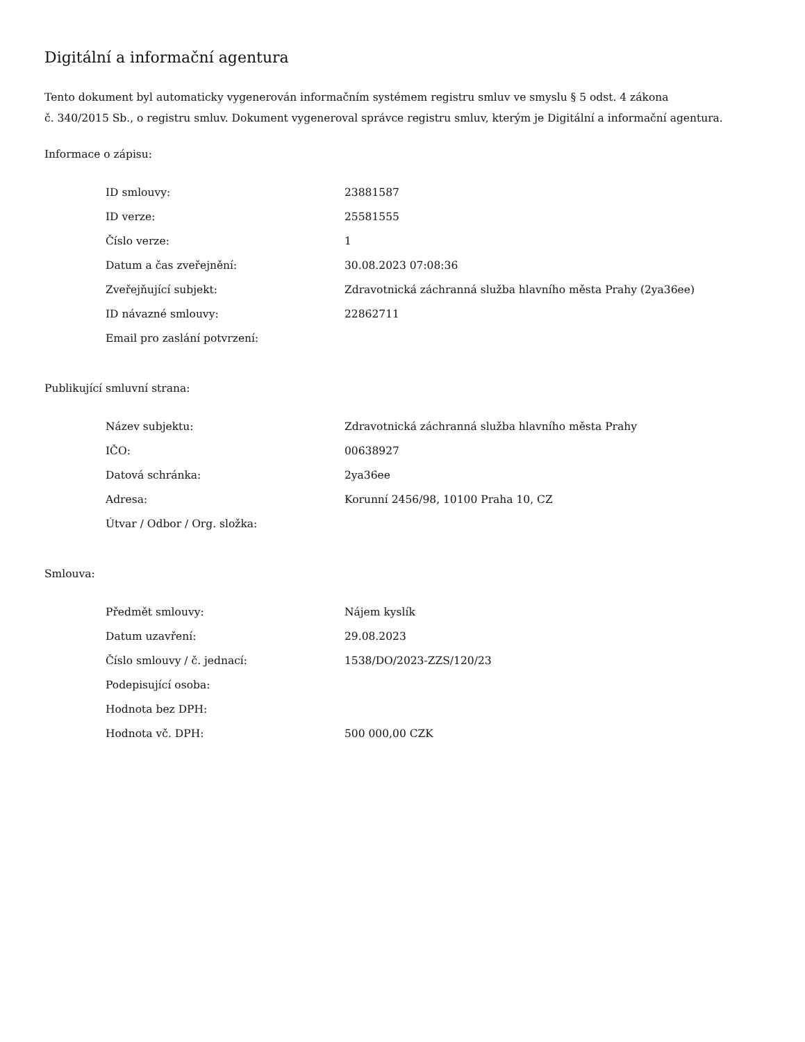Digitální a informační agentura
Tento dokument byl automaticky vygenerován informačním systémem registru smluv ve smyslu § 5 odst. 4 zákona
č. 340/2015 Sb., o registru smluv. Dokument vygeneroval správce registru smluv, kterým je Digitální a informační agentura.
Informace o zápisu:
| ID smlouvy: | 23881587 |
| ID verze: | 25581555 |
| Číslo verze: | 1 |
| Datum a čas zveřejnění: | 30.08.2023 07:08:36 |
| Zveřejňující subjekt: | Zdravotnická záchranná služba hlavního města Prahy (2ya36ee) |
| ID návazné smlouvy: | 22862711 |
| Email pro zaslání potvrzení: | |
Publikující smluvní strana:
| Název subjektu: | Zdravotnická záchranná služba hlavního města Prahy |
| IČO: | 00638927 |
| Datová schránka: | 2ya36ee |
| Adresa: | Korunní 2456/98, 10100 Praha 10, CZ |
| Útvar / Odbor / Org. složka: | |
Smlouva:
| Předmět smlouvy: | Nájem kyslík |
| Datum uzavření: | 29.08.2023 |
| Číslo smlouvy / č. jednací: | 1538/DO/2023-ZZS/120/23 |
| Podepisující osoba: | |
| Hodnota bez DPH: | |
| Hodnota vč. DPH: | 500 000,00 CZK |